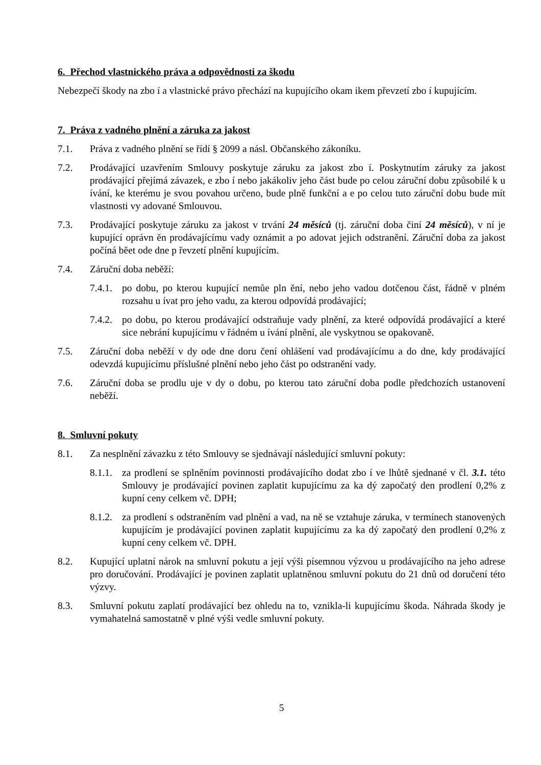6. Přechod vlastnického práva a odpovědnosti za škodu
Nebezpečí škody na zbo í a vlastnické právo přechází na kupujícího okam ikem převzetí zbo í kupujícím.
7. Práva z vadného plnění a záruka za jakost
7.1. Práva z vadného plnění se řídí § 2099 a násl. Občanského zákoníku.
7.2. Prodávající uzavřením Smlouvy poskytuje záruku za jakost zbo í. Poskytnutím záruky za jakost prodávající přejímá závazek, e zbo í nebo jakákoliv jeho část bude po celou záruční dobu způsobilé k u ívání, ke kterému je svou povahou určeno, bude plně funkční a e po celou tuto záruční dobu bude mít vlastnosti vy adované Smlouvou.
7.3. Prodávající poskytuje záruku za jakost v trvání 24 měsíců (tj. záruční doba činí 24 měsíců), v ní je kupující oprávn ěn prodávajícímu vady oznámit a po adovat jejich odstranění. Záruční doba za jakost počíná běet ode dne p řevzetí plnění kupujícím.
7.4. Záruční doba neběží:
7.4.1. po dobu, po kterou kupující nemůe pln ění, nebo jeho vadou dotčenou část, řádně v plném rozsahu u ívat pro jeho vadu, za kterou odpovídá prodávající;
7.4.2. po dobu, po kterou prodávající odstraňuje vady plnění, za které odpovídá prodávající a které sice nebrání kupujícímu v řádném u ívání plnění, ale vyskytnou se opakovaně.
7.5. Záruční doba neběží v dy ode dne doru čení ohlášení vad prodávajícímu a do dne, kdy prodávající odevzdá kupujícímu příslušné plnění nebo jeho část po odstranění vady.
7.6. Záruční doba se prodlu uje v dy o dobu, po kterou tato záruční doba podle předchozích ustanovení neběží.
8. Smluvní pokuty
8.1. Za nesplnění závazku z této Smlouvy se sjednávají následující smluvní pokuty:
8.1.1. za prodlení se splněním povinnosti prodávajícího dodat zbo í ve lhůtě sjednané v čl. 3.1. této Smlouvy je prodávající povinen zaplatit kupujícímu za ka dý započatý den prodlení 0,2% z kupní ceny celkem vč. DPH;
8.1.2. za prodlení s odstraněním vad plnění a vad, na ně se vztahuje záruka, v termínech stanovených kupujícím je prodávající povinen zaplatit kupujícímu za ka dý započatý den prodlení 0,2% z kupní ceny celkem vč. DPH.
8.2. Kupující uplatní nárok na smluvní pokutu a její výši písemnou výzvou u prodávajícího na jeho adrese pro doručování. Prodávající je povinen zaplatit uplatněnou smluvní pokutu do 21 dnů od doručení této výzvy.
8.3. Smluvní pokutu zaplatí prodávající bez ohledu na to, vznikla-li kupujícímu škoda. Náhrada škody je vymahatelná samostatně v plné výši vedle smluvní pokuty.
5